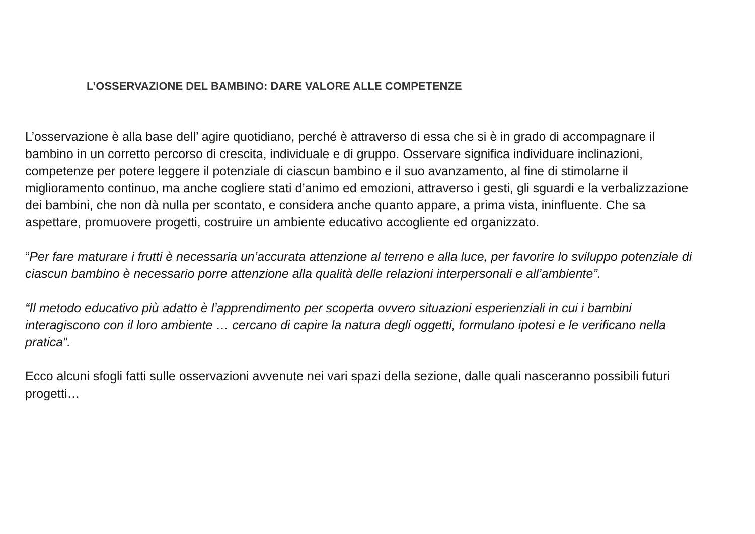L’OSSERVAZIONE DEL BAMBINO: DARE VALORE ALLE COMPETENZE
L’osservazione è alla base dell’ agire quotidiano, perché è attraverso di essa che si è in grado di accompagnare il bambino in un corretto percorso di crescita, individuale e di gruppo. Osservare significa individuare inclinazioni, competenze per potere leggere il potenziale di ciascun bambino e il suo avanzamento, al fine di stimolarne il miglioramento continuo, ma anche cogliere stati d’animo ed emozioni, attraverso i gesti, gli sguardi e la verbalizzazione dei bambini, che non dà nulla per scontato, e considera anche quanto appare, a prima vista, ininfluente. Che sa aspettare, promuovere progetti, costruire un ambiente educativo accogliente ed organizzato.
“Per fare maturare i frutti è necessaria un’accurata attenzione al terreno e alla luce, per favorire lo sviluppo potenziale di ciascun bambino è necessario porre attenzione alla qualità delle relazioni interpersonali e all’ambiente”.
“Il metodo educativo più adatto è l’apprendimento per scoperta ovvero situazioni esperienziali in cui i bambini interagiscono con il loro ambiente … cercano di capire la natura degli oggetti, formulano ipotesi e le verificano nella pratica”.
Ecco alcuni sfogli fatti sulle osservazioni avvenute nei vari spazi della sezione, dalle quali nasceranno possibili futuri progetti…